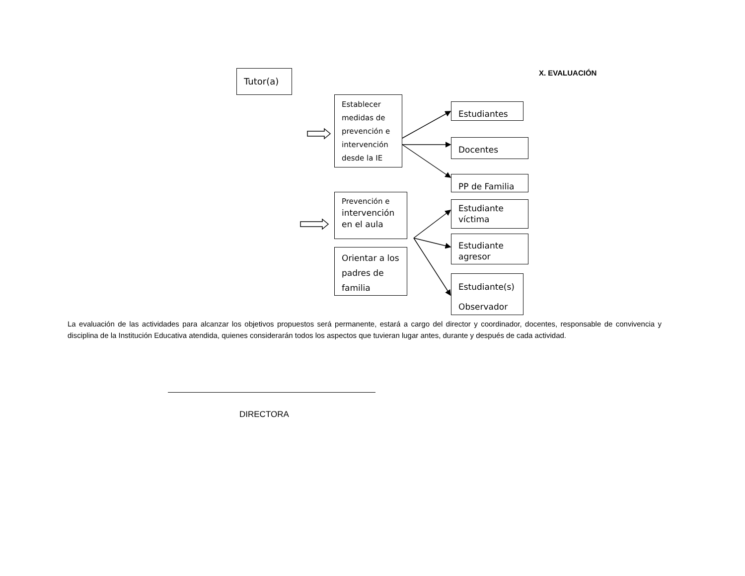Tutor(a) X. EVALUACIÓN
Establecer medidas de prevención e intervención desde la IE
Estudiantes
Docentes
PP de Familia
Prevención e
intervención
en el aula
Estudiante
víctima
Estudiante
agresor
Orientar a los padres de familia
Estudiante(s)
Observador
La evaluación de las actividades para alcanzar los objetivos propuestos será permanente, estará a cargo del director y coordinador, docentes, responsable de convivencia y disciplina de la Institución Educativa atendida, quienes considerarán todos los aspectos que tuvieran lugar antes, durante y después de cada actividad.
DIRECTORA